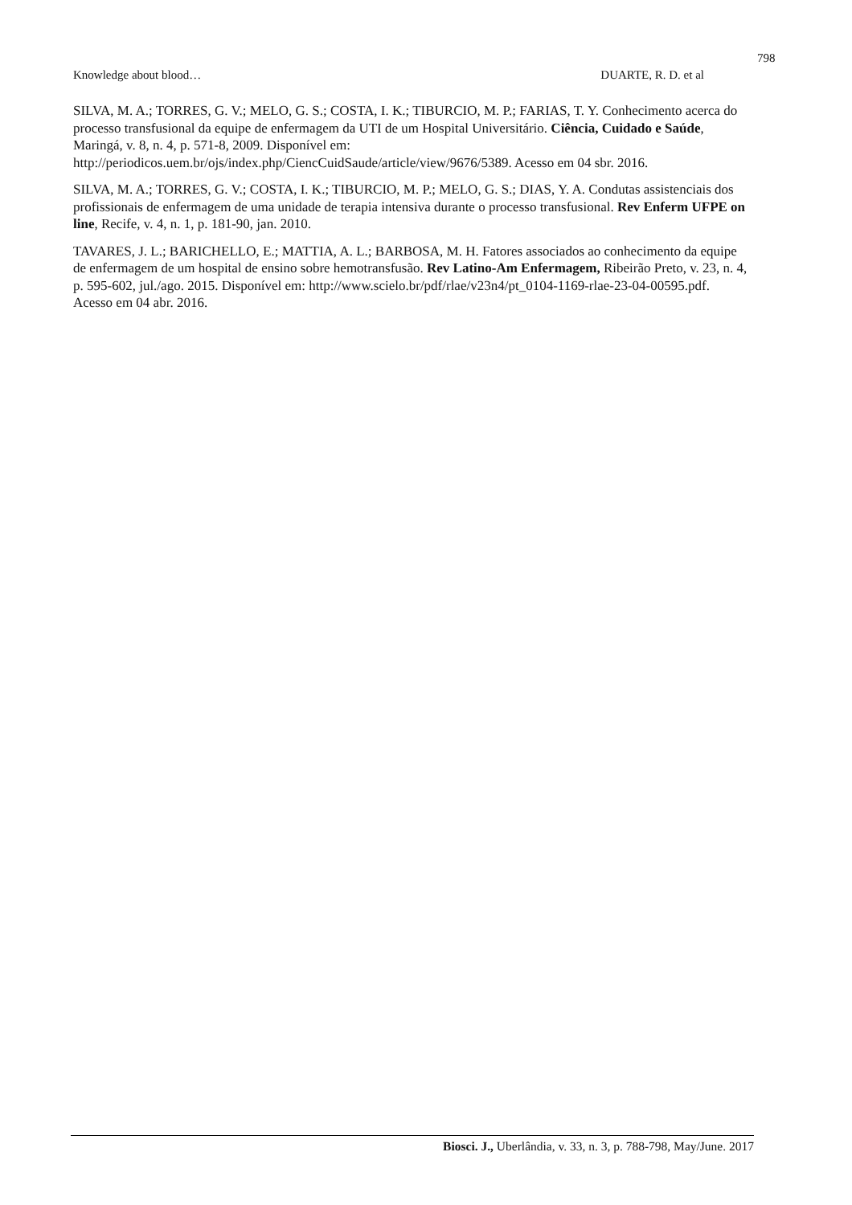798
Knowledge about blood… DUARTE, R. D. et al
SILVA, M. A.; TORRES, G. V.; MELO, G. S.; COSTA, I. K.; TIBURCIO, M. P.; FARIAS, T. Y. Conhecimento acerca do processo transfusional da equipe de enfermagem da UTI de um Hospital Universitário. Ciência, Cuidado e Saúde, Maringá, v. 8, n. 4, p. 571-8, 2009. Disponível em: http://periodicos.uem.br/ojs/index.php/CiencCuidSaude/article/view/9676/5389. Acesso em 04 sbr. 2016.
SILVA, M. A.; TORRES, G. V.; COSTA, I. K.; TIBURCIO, M. P.; MELO, G. S.; DIAS, Y. A. Condutas assistenciais dos profissionais de enfermagem de uma unidade de terapia intensiva durante o processo transfusional. Rev Enferm UFPE on line, Recife, v. 4, n. 1, p. 181-90, jan. 2010.
TAVARES, J. L.; BARICHELLO, E.; MATTIA, A. L.; BARBOSA, M. H. Fatores associados ao conhecimento da equipe de enfermagem de um hospital de ensino sobre hemotransfusão. Rev Latino-Am Enfermagem, Ribeirão Preto, v. 23, n. 4, p. 595-602, jul./ago. 2015. Disponível em: http://www.scielo.br/pdf/rlae/v23n4/pt_0104-1169-rlae-23-04-00595.pdf. Acesso em 04 abr. 2016.
Biosci. J., Uberlândia, v. 33, n. 3, p. 788-798, May/June. 2017